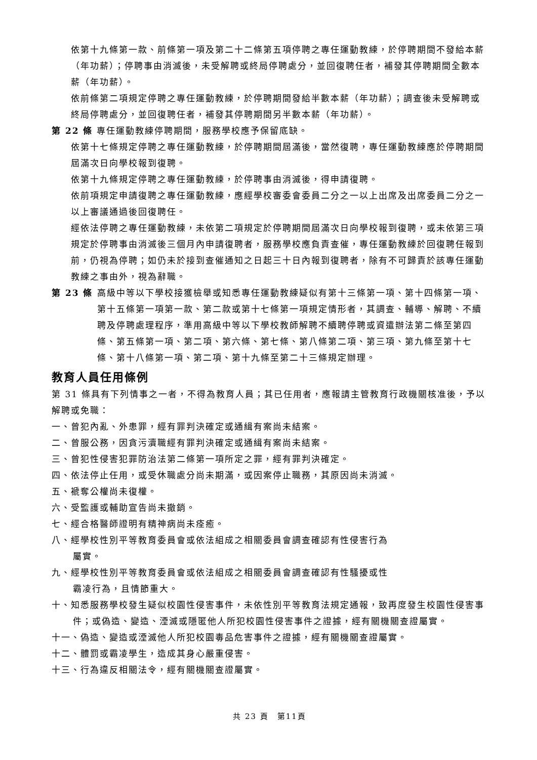依第十九條第一款、前條第一項及第二十二條第五項停聘之專任運動教練，於停聘期間不發給本薪（年功薪）；停聘事由消滅後，未受解聘或終局停聘處分，並回復聘任者，補發其停聘期間全數本薪（年功薪）。
依前條第二項規定停聘之專任運動教練，於停聘期間發給半數本薪（年功薪）；調查後未受解聘或終局停聘處分，並回復聘任者，補發其停聘期間另半數本薪（年功薪）。
第 22 條 專任運動教練停聘期間，服務學校應予保留底缺。
依第十七條規定停聘之專任運動教練，於停聘期間屆滿後，當然復聘，專任運動教練應於停聘期間屆滿次日向學校報到復聘。
依第十九條規定停聘之專任運動教練，於停聘事由消滅後，得申請復聘。
依前項規定申請復聘之專任運動教練，應經學校審委會委員二分之一以上出席及出席委員二分之一以上審議通過後回復聘任。
經依法停聘之專任運動教練，未依第二項規定於停聘期間屆滿次日向學校報到復聘，或未依第三項規定於停聘事由消滅後三個月內申請復聘者，服務學校應負責查催，專任運動教練於回復聘任報到前，仍視為停聘；如仍未於接到查催通知之日起三十日內報到復聘者，除有不可歸責於該專任運動教練之事由外，視為辭職。
第 23 條 高級中等以下學校接獲檢舉或知悉專任運動教練疑似有第十三條第一項、第十四條第一項、第十五條第一項第一款、第二款或第十七條第一項規定情形者，其調查、輔導、解聘、不續聘及停聘處理程序，準用高級中等以下學校教師解聘不續聘停聘或資遣辦法第二條至第四條、第五條第一項、第二項、第六條、第七條、第八條第二項、第三項、第九條至第十七條、第十八條第一項、第二項、第十九條至第二十三條規定辦理。
教育人員任用條例
第 31 條具有下列情事之一者，不得為教育人員；其已任用者，應報請主管教育行政機關核准後，予以解聘或免職：
一、曾犯內亂、外患罪，經有罪判決確定或通緝有案尚未結案。
二、曾服公務，因貪污瀆職經有罪判決確定或通緝有案尚未結案。
三、曾犯性侵害犯罪防治法第二條第一項所定之罪，經有罪判決確定。
四、依法停止任用，或受休職處分尚未期滿，或因案停止職務，其原因尚未消滅。
五、褫奪公權尚未復權。
六、受監護或輔助宣告尚未撤銷。
七、經合格醫師證明有精神病尚未痊癒。
八、經學校性別平等教育委員會或依法組成之相關委員會調查確認有性侵害行為
屬實。
九、經學校性別平等教育委員會或依法組成之相關委員會調查確認有性騷擾或性
霸凌行為，且情節重大。
十、知悉服務學校發生疑似校園性侵害事件，未依性別平等教育法規定通報，致再度發生校園性侵害事件；或偽造、變造、湮滅或隱匿他人所犯校園性侵害事件之證據，經有關機關查證屬實。
十一、偽造、變造或湮滅他人所犯校園毒品危害事件之證據，經有關機關查證屬實。
十二、體罰或霸凌學生，造成其身心嚴重侵害。
十三、行為違反相關法令，經有關機關查證屬實。
共 23 頁　第11頁